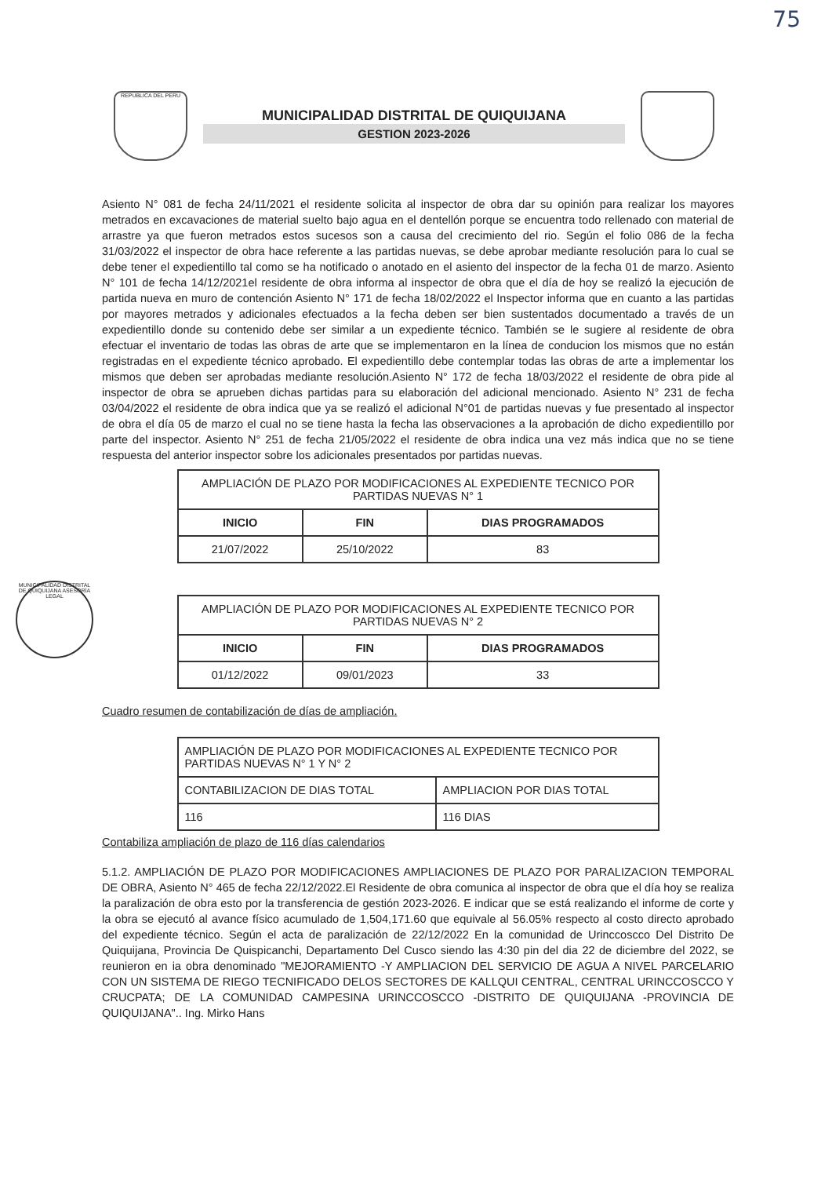75
REPUBLICA DEL PERU
MUNICIPALIDAD DISTRITAL DE QUIQUIJANA
GESTION 2023-2026
MUNICIPALIDAD DISTRITAL DE QUIQUIJANA ASESORÍA LEGAL
Asiento N° 081 de fecha 24/11/2021 el residente solicita al inspector de obra dar su opinión para realizar los mayores metrados en excavaciones de material suelto bajo agua en el dentellón porque se encuentra todo rellenado con material de arrastre ya que fueron metrados estos sucesos son a causa del crecimiento del rio. Según el folio 086 de la fecha 31/03/2022 el inspector de obra hace referente a las partidas nuevas, se debe aprobar mediante resolución para lo cual se debe tener el expedientillo tal como se ha notificado o anotado en el asiento del inspector de la fecha 01 de marzo. Asiento N° 101 de fecha 14/12/2021el residente de obra informa al inspector de obra que el día de hoy se realizó la ejecución de partida nueva en muro de contención Asiento N° 171 de fecha 18/02/2022 el Inspector informa que en cuanto a las partidas por mayores metrados y adicionales efectuados a la fecha deben ser bien sustentados documentado a través de un expedientillo donde su contenido debe ser similar a un expediente técnico. También se le sugiere al residente de obra efectuar el inventario de todas las obras de arte que se implementaron en la línea de conducion los mismos que no están registradas en el expediente técnico aprobado. El expedientillo debe contemplar todas las obras de arte a implementar los mismos que deben ser aprobadas mediante resolución.Asiento N° 172 de fecha 18/03/2022 el residente de obra pide al inspector de obra se aprueben dichas partidas para su elaboración del adicional mencionado. Asiento N° 231 de fecha 03/04/2022 el residente de obra indica que ya se realizó el adicional N°01 de partidas nuevas y fue presentado al inspector de obra el día 05 de marzo el cual no se tiene hasta la fecha las observaciones a la aprobación de dicho expedientillo por parte del inspector. Asiento N° 251 de fecha 21/05/2022 el residente de obra indica una vez más indica que no se tiene respuesta del anterior inspector sobre los adicionales presentados por partidas nuevas.
| AMPLIACIÓN DE PLAZO POR MODIFICACIONES AL EXPEDIENTE TECNICO POR PARTIDAS NUEVAS N° 1 | | |
| INICIO | FIN | DIAS PROGRAMADOS |
| 21/07/2022 | 25/10/2022 | 83 |
| AMPLIACIÓN DE PLAZO POR MODIFICACIONES AL EXPEDIENTE TECNICO POR PARTIDAS NUEVAS N° 2 | | |
| INICIO | FIN | DIAS PROGRAMADOS |
| 01/12/2022 | 09/01/2023 | 33 |
Cuadro resumen de contabilización de días de ampliación.
| AMPLIACIÓN DE PLAZO POR MODIFICACIONES AL EXPEDIENTE TECNICO POR PARTIDAS NUEVAS N° 1 Y N° 2 | |
| CONTABILIZACION DE DIAS TOTAL | AMPLIACION POR DIAS TOTAL |
| 116 | 116 DIAS |
Contabiliza ampliación de plazo de 116 días calendarios
5.1.2. AMPLIACIÓN DE PLAZO POR MODIFICACIONES AMPLIACIONES DE PLAZO POR PARALIZACION TEMPORAL DE OBRA, Asiento N° 465 de fecha 22/12/2022.El Residente de obra comunica al inspector de obra que el día hoy se realiza la paralización de obra esto por la transferencia de gestión 2023-2026. E indicar que se está realizando el informe de corte y la obra se ejecutó al avance físico acumulado de 1,504,171.60 que equivale al 56.05% respecto al costo directo aprobado del expediente técnico. Según el acta de paralización de 22/12/2022 En la comunidad de Urinccoscco Del Distrito De Quiquijana, Provincia De Quispicanchi, Departamento Del Cusco siendo las 4:30 pin del dia 22 de diciembre del 2022, se reunieron en ia obra denominado "MEJORAMIENTO -Y AMPLIACION DEL SERVICIO DE AGUA A NIVEL PARCELARIO CON UN SISTEMA DE RIEGO TECNIFICADO DELOS SECTORES DE KALLQUI CENTRAL, CENTRAL URINCCOSCCO Y CRUCPATA; DE LA COMUNIDAD CAMPESINA URINCCOSCCO -DISTRITO DE QUIQUIJANA -PROVINCIA DE QUIQUIJANA".. Ing. Mirko Hans